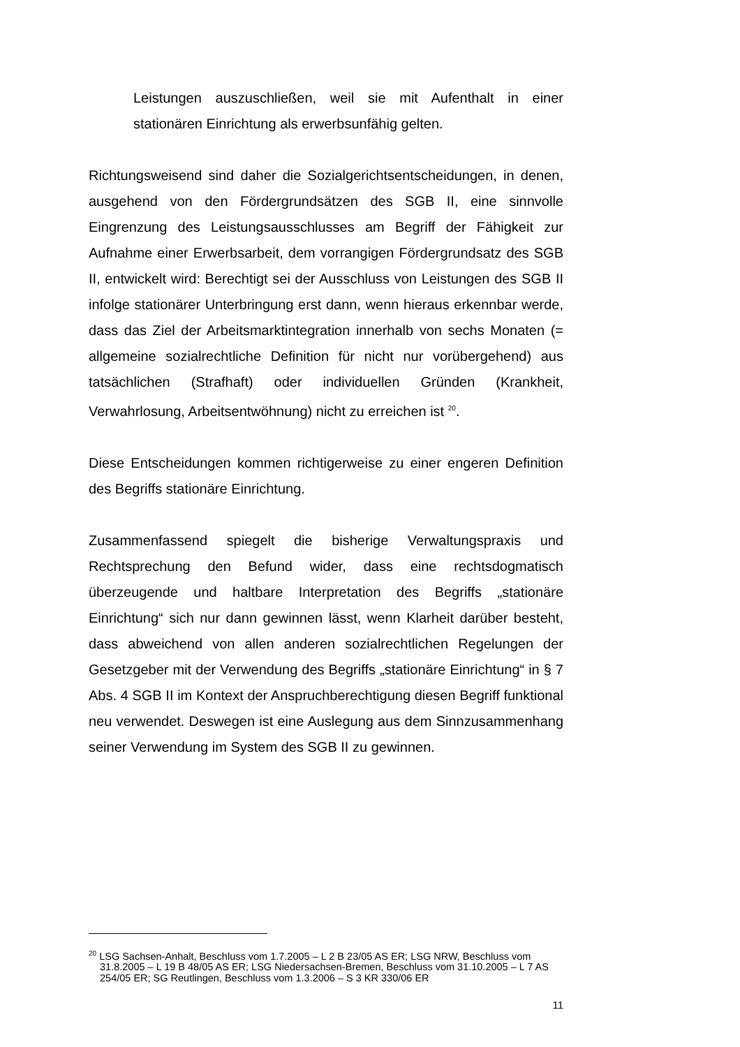Leistungen auszuschließen, weil sie mit Aufenthalt in einer stationären Einrichtung als erwerbsunfähig gelten.
Richtungsweisend sind daher die Sozialgerichtsentscheidungen, in denen, ausgehend von den Fördergrundsätzen des SGB II, eine sinnvolle Eingrenzung des Leistungsausschlusses am Begriff der Fähigkeit zur Aufnahme einer Erwerbsarbeit, dem vorrangigen Fördergrundsatz des SGB II, entwickelt wird: Berechtigt sei der Ausschluss von Leistungen des SGB II infolge stationärer Unterbringung erst dann, wenn hieraus erkennbar werde, dass das Ziel der Arbeitsmarktintegration innerhalb von sechs Monaten (= allgemeine sozialrechtliche Definition für nicht nur vorübergehend) aus tatsächlichen (Strafhaft) oder individuellen Gründen (Krankheit, Verwahrlosung, Arbeitsentwöhnung) nicht zu erreichen ist <sup>20</sup>.
Diese Entscheidungen kommen richtigerweise zu einer engeren Definition des Begriffs stationäre Einrichtung.
Zusammenfassend spiegelt die bisherige Verwaltungspraxis und Rechtsprechung den Befund wider, dass eine rechtsdogmatisch überzeugende und haltbare Interpretation des Begriffs „stationäre Einrichtung“ sich nur dann gewinnen lässt, wenn Klarheit darüber besteht, dass abweichend von allen anderen sozialrechtlichen Regelungen der Gesetzgeber mit der Verwendung des Begriffs „stationäre Einrichtung“ in § 7 Abs. 4 SGB II im Kontext der Anspruchberechtigung diesen Begriff funktional neu verwendet. Deswegen ist eine Auslegung aus dem Sinnzusammenhang seiner Verwendung im System des SGB II zu gewinnen.
<sup>20</sup> LSG Sachsen-Anhalt, Beschluss vom 1.7.2005 – L 2 B 23/05 AS ER; LSG NRW, Beschluss vom 31.8.2005 – L 19 B 48/05 AS ER; LSG Niedersachsen-Bremen, Beschluss vom 31.10.2005 – L 7 AS 254/05 ER; SG Reutlingen, Beschluss vom 1.3.2006 – S 3 KR 330/06 ER
11